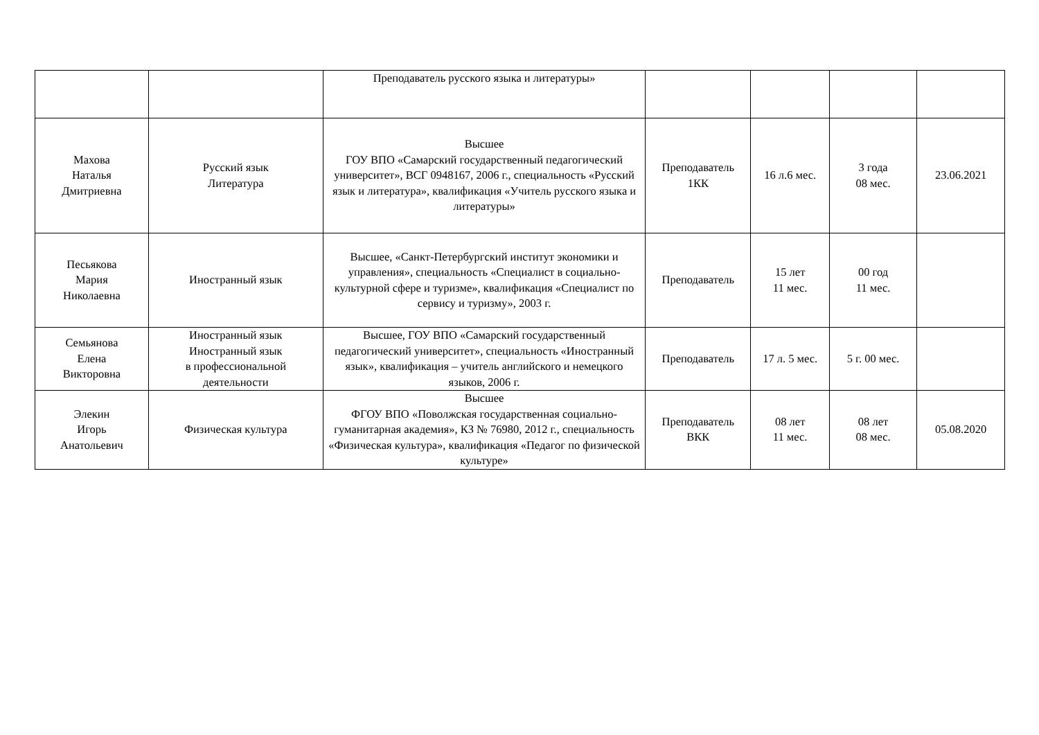| | | Преподаватель русского языка и литературы» | | | | |
| Махова Наталья Дмитриевна | Русский язык Литература | Высшее ГОУ ВПО «Самарский государственный педагогический университет», ВСГ 0948167, 2006 г., специальность «Русский язык и литература», квалификация «Учитель русского языка и литературы» | Преподаватель 1КК | 16 л.6 мес. | 3 года 08 мес. | 23.06.2021 |
| Песьякова Мария Николаевна | Иностранный язык | Высшее, «Санкт-Петербургский институт экономики и управления», специальность «Специалист в социально-культурной сфере и туризме», квалификация «Специалист по сервису и туризму», 2003 г. | Преподаватель | 15 лет 11 мес. | 00 год 11 мес. | |
| Семьянова Елена Викторовна | Иностранный язык Иностранный язык в профессиональной деятельности | Высшее, ГОУ ВПО «Самарский государственный педагогический университет», специальность «Иностранный язык», квалификация – учитель английского и немецкого языков, 2006 г. | Преподаватель | 17 л. 5 мес. | 5 г. 00 мес. | |
| Элекин Игорь Анатольевич | Физическая культура | Высшее ФГОУ ВПО «Поволжская государственная социально-гуманитарная академия», КЗ № 76980, 2012 г., специальность «Физическая культура», квалификация «Педагог по физической культуре» | Преподаватель ВКК | 08 лет 11 мес. | 08 лет 08 мес. | 05.08.2020 |